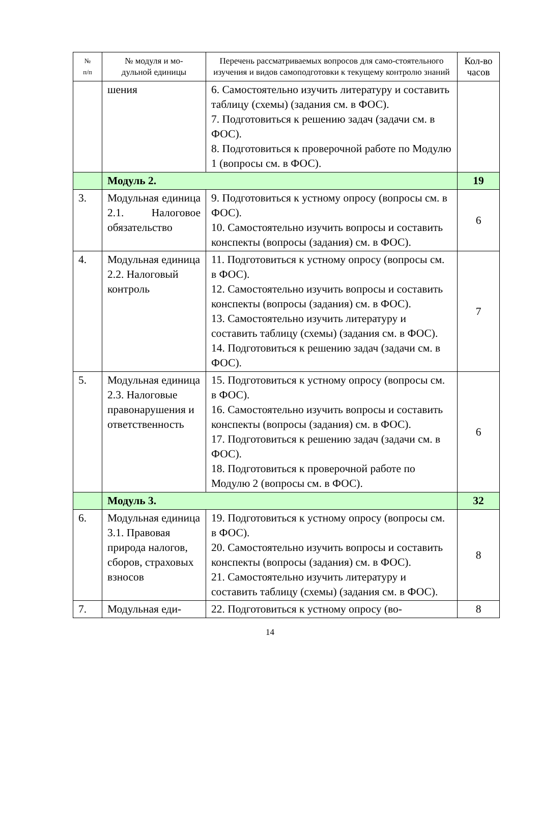| № п/п | № модуля и мо- дульной единицы | Перечень рассматриваемых вопросов для само-стоятельного изучения и видов самоподготовки к текущему контролю знаний | Кол-во часов |
| --- | --- | --- | --- |
| | шения | 6. Самостоятельно изучить литературу и составить таблицу (схемы) (задания см. в ФОС). 7. Подготовиться к решению задач (задачи см. в ФОС). 8. Подготовиться к проверочной работе по Модулю 1 (вопросы см. в ФОС). | |
| | Модуль 2. | | 19 |
| 3. | Модульная единица 2.1. Налоговое обязательство | 9. Подготовиться к устному опросу (вопросы см. в ФОС). 10. Самостоятельно изучить вопросы и составить конспекты (вопросы (задания) см. в ФОС). | 6 |
| 4. | Модульная единица 2.2. Налоговый контроль | 11. Подготовиться к устному опросу (вопросы см. в ФОС). 12. Самостоятельно изучить вопросы и составить конспекты (вопросы (задания) см. в ФОС). 13. Самостоятельно изучить литературу и составить таблицу (схемы) (задания см. в ФОС). 14. Подготовиться к решению задач (задачи см. в ФОС). | 7 |
| 5. | Модульная единица 2.3. Налоговые правонарушения и ответственность | 15. Подготовиться к устному опросу (вопросы см. в ФОС). 16. Самостоятельно изучить вопросы и составить конспекты (вопросы (задания) см. в ФОС). 17. Подготовиться к решению задач (задачи см. в ФОС). 18. Подготовиться к проверочной работе по Модулю 2 (вопросы см. в ФОС). | 6 |
| | Модуль 3. | | 32 |
| 6. | Модульная единица 3.1. Правовая природа налогов, сборов, страховых взносов | 19. Подготовиться к устному опросу (вопросы см. в ФОС). 20. Самостоятельно изучить вопросы и составить конспекты (вопросы (задания) см. в ФОС). 21. Самостоятельно изучить литературу и составить таблицу (схемы) (задания см. в ФОС). | 8 |
| 7. | Модульная еди- | 22. Подготовиться к устному опросу (во- | 8 |
14